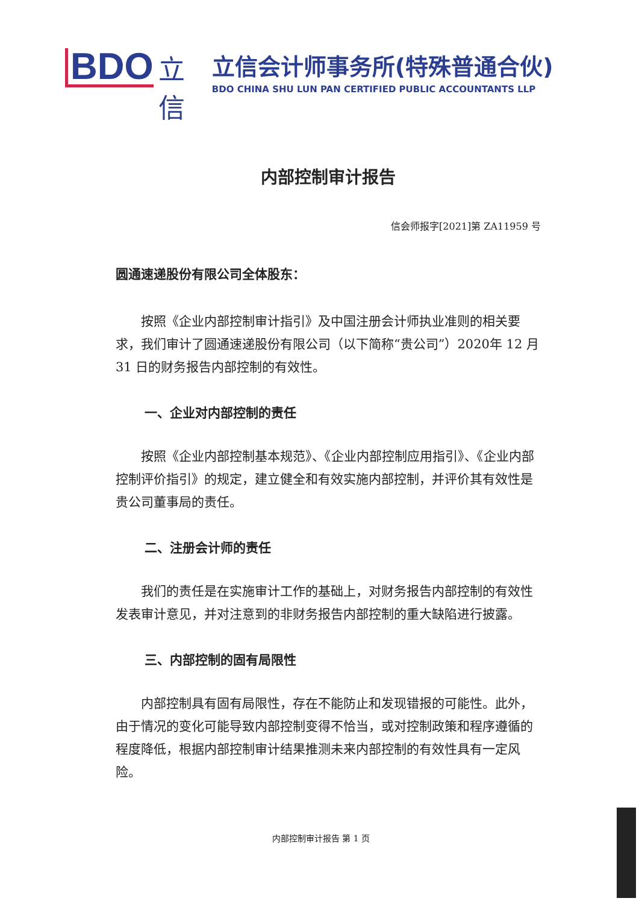BDO
立
信
立信会计师事务所(特殊普通合伙)
BDO CHINA SHU LUN PAN CERTIFIED PUBLIC ACCOUNTANTS LLP
内部控制审计报告
信会师报字[2021]第 ZA11959 号
圆通速递股份有限公司全体股东：
按照《企业内部控制审计指引》及中国注册会计师执业准则的相关要求，我们审计了圆通速递股份有限公司（以下简称“贵公司”）2020年 12 月 31 日的财务报告内部控制的有效性。
一、企业对内部控制的责任
按照《企业内部控制基本规范》、《企业内部控制应用指引》、《企业内部控制评价指引》的规定，建立健全和有效实施内部控制，并评价其有效性是贵公司董事局的责任。
二、注册会计师的责任
我们的责任是在实施审计工作的基础上，对财务报告内部控制的有效性发表审计意见，并对注意到的非财务报告内部控制的重大缺陷进行披露。
三、内部控制的固有局限性
内部控制具有固有局限性，存在不能防止和发现错报的可能性。此外，由于情况的变化可能导致内部控制变得不恰当，或对控制政策和程序遵循的程度降低，根据内部控制审计结果推测未来内部控制的有效性具有一定风险。
内部控制审计报告 第 1 页